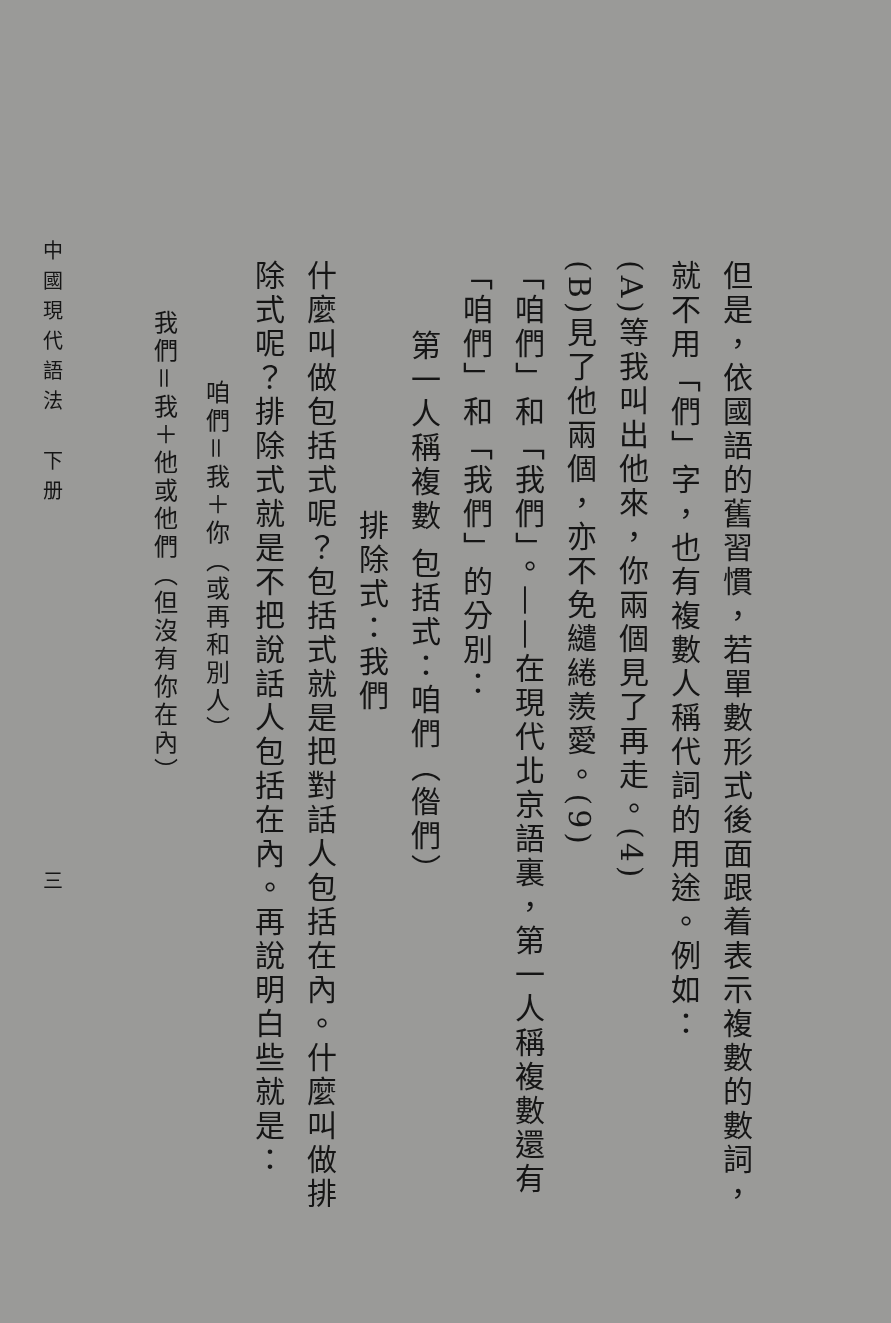但是，依國語的舊習慣，若單數形式後面跟着表示複數的數詞，就不用「們」字，也有複數人稱代詞的用途。例如：
(A)等我叫出他來，你兩個見了再走。(4)
(B)見了他兩個，亦不免繾綣羨愛。(9)
「咱們」和「我們」。——在現代北京語裏，第一人稱複數還有「咱們」和「我們」的分別：
第一人稱複數 包括式：咱們（偺們）
排除式：我們
什麼叫做包括式呢？包括式就是把對話人包括在內。什麼叫做排除式呢？排除式就是不把說話人包括在內。再說明白些就是：
咱們＝我＋你（或再和別人）
我們＝我＋他或他們（但沒有你在內）
中國現代語法　下册　　　　　　　　　　　　三